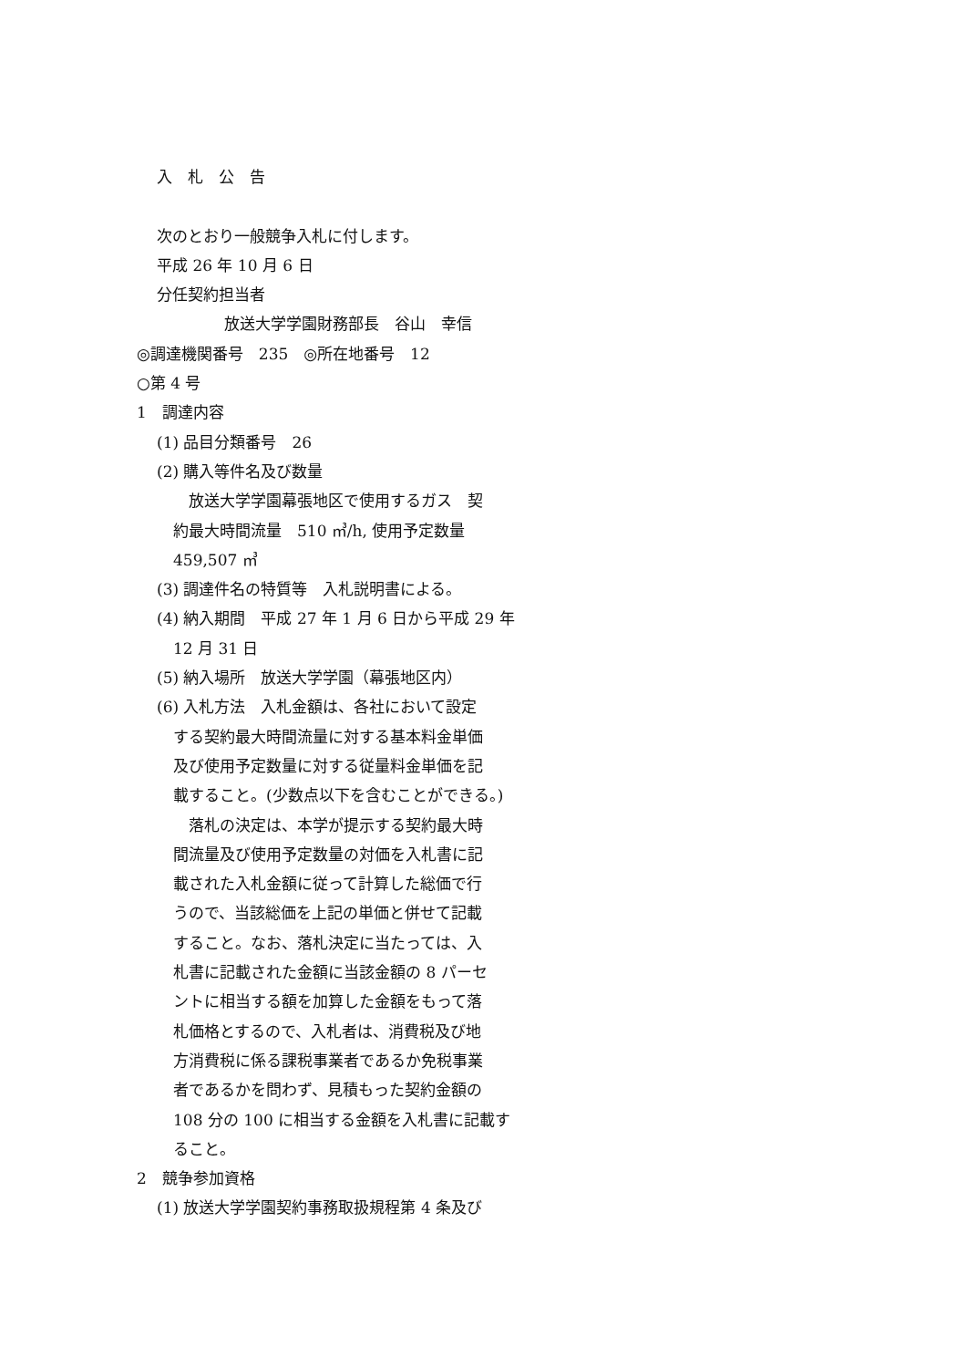入　札　公　告
次のとおり一般競争入札に付します。
平成 26 年 10 月 6 日
分任契約担当者
放送大学学園財務部長　谷山　幸信
◎調達機関番号　235　◎所在地番号　12
○第 4 号
1　調達内容
(1) 品目分類番号　26
(2) 購入等件名及び数量
　放送大学学園幕張地区で使用するガス　契
約最大時間流量　510 ㎥/h, 使用予定数量
459,507 ㎥
(3) 調達件名の特質等　入札説明書による。
(4) 納入期間　平成 27 年 1 月 6 日から平成 29 年
12 月 31 日
(5) 納入場所　放送大学学園（幕張地区内）
(6) 入札方法　入札金額は、各社において設定
する契約最大時間流量に対する基本料金単価
及び使用予定数量に対する従量料金単価を記
載すること。(少数点以下を含むことができる。)
　落札の決定は、本学が提示する契約最大時
間流量及び使用予定数量の対価を入札書に記
載された入札金額に従って計算した総価で行
うので、当該総価を上記の単価と併せて記載
すること。なお、落札決定に当たっては、入
札書に記載された金額に当該金額の 8 パーセ
ントに相当する額を加算した金額をもって落
札価格とするので、入札者は、消費税及び地
方消費税に係る課税事業者であるか免税事業
者であるかを問わず、見積もった契約金額の
108 分の 100 に相当する金額を入札書に記載す
ること。
2　競争参加資格
(1) 放送大学学園契約事務取扱規程第 4 条及び